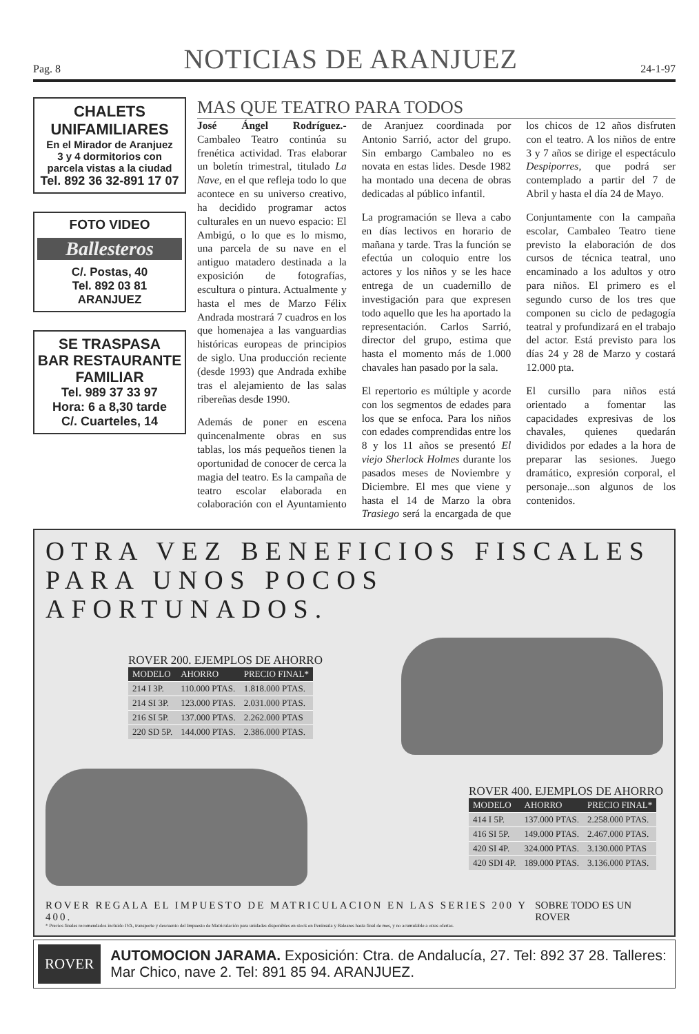Pag. 8 NOTICIAS DE ARANJUEZ 24-1-97
CHALETS
UNIFAMILIARES
En el Mirador de Aranjuez
3 y 4 dormitorios con
parcela vistas a la ciudad
Tel. 892 36 32-891 17 07
FOTO VIDEO
Ballesteros
C/. Postas, 40
Tel. 892 03 81
ARANJUEZ
SE TRASPASA
BAR RESTAURANTE
FAMILIAR
Tel. 989 37 33 97
Hora: 6 a 8,30 tarde
C/. Cuarteles, 14
MAS QUE TEATRO PARA TODOS
José Ángel Rodríguez.- Cambaleo Teatro continúa su frenética actividad. Tras elaborar un boletín trimestral, titulado La Nave, en el que refleja todo lo que acontece en su universo creativo, ha decidido programar actos culturales en un nuevo espacio: El Ambigú, o lo que es lo mismo, una parcela de su nave en el antiguo matadero destinada a la exposición de fotografías, escultura o pintura. Actualmente y hasta el mes de Marzo Félix Andrada mostrará 7 cuadros en los que homenajea a las vanguardias históricas europeas de principios de siglo. Una producción reciente (desde 1993) que Andrada exhibe tras el alejamiento de las salas ribereñas desde 1990.
Además de poner en escena quincenalmente obras en sus tablas, los más pequeños tienen la oportunidad de conocer de cerca la magia del teatro. Es la campaña de teatro escolar elaborada en colaboración con el Ayuntamiento de Aranjuez coordinada por Antonio Sarrió, actor del grupo. Sin embargo Cambaleo no es novata en estas lides. Desde 1982 ha montado una decena de obras dedicadas al público infantil.
La programación se lleva a cabo en días lectivos en horario de mañana y tarde. Tras la función se efectúa un coloquio entre los actores y los niños y se les hace entrega de un cuadernillo de investigación para que expresen todo aquello que les ha aportado la representación. Carlos Sarrió, director del grupo, estima que hasta el momento más de 1.000 chavales han pasado por la sala.
El repertorio es múltiple y acorde con los segmentos de edades para los que se enfoca. Para los niños con edades comprendidas entre los 8 y los 11 años se presentó El viejo Sherlock Holmes durante los pasados meses de Noviembre y Diciembre. El mes que viene y hasta el 14 de Marzo la obra Trasiego será la encargada de que los chicos de 12 años disfruten con el teatro. A los niños de entre 3 y 7 años se dirige el espectáculo Despiporres, que podrá ser contemplado a partir del 7 de Abril y hasta el día 24 de Mayo.
Conjuntamente con la campaña escolar, Cambaleo Teatro tiene previsto la elaboración de dos cursos de técnica teatral, uno encaminado a los adultos y otro para niños. El primero es el segundo curso de los tres que componen su ciclo de pedagogía teatral y profundizará en el trabajo del actor. Está previsto para los días 24 y 28 de Marzo y costará 12.000 pta.
El cursillo para niños está orientado a fomentar las capacidades expresivas de los chavales, quienes quedarán divididos por edades a la hora de preparar las sesiones. Juego dramático, expresión corporal, el personaje...son algunos de los contenidos.
OTRA VEZ BENEFICIOS FISCALES PARA UNOS POCOS AFORTUNADOS.
ROVER 200. EJEMPLOS DE AHORRO
| MODELO | AHORRO | PRECIO FINAL* |
| --- | --- | --- |
| 214 I 3P. | 110.000 PTAS. | 1.818.000 PTAS. |
| 214 SI 3P. | 123.000 PTAS. | 2.031.000 PTAS. |
| 216 SI 5P. | 137.000 PTAS. | 2.262.000 PTAS |
| 220 SD 5P. | 144.000 PTAS. | 2.386.000 PTAS. |
ROVER 400. EJEMPLOS DE AHORRO
| MODELO | AHORRO | PRECIO FINAL* |
| --- | --- | --- |
| 414 I 5P. | 137.000 PTAS. | 2.258.000 PTAS. |
| 416 SI 5P. | 149.000 PTAS. | 2.467.000 PTAS. |
| 420 SI 4P. | 324.000 PTAS. | 3.130.000 PTAS |
| 420 SDI 4P. | 189.000 PTAS. | 3.136.000 PTAS. |
ROVER REGALA EL IMPUESTO DE MATRICULACION EN LAS SERIES 200 Y 400. SOBRE TODO ES UN ROVER
* Precios finales recomendados incluido IVA, transporte y descuento del Impuesto de Matriculación para unidades disponibles en stock en Península y Baleares hasta final de mes, y no acumulable a otras ofertas.
ROVER
AUTOMOCION JARAMA. Exposición: Ctra. de Andalucía, 27. Tel: 892 37 28. Talleres: Mar Chico, nave 2. Tel: 891 85 94. ARANJUEZ.